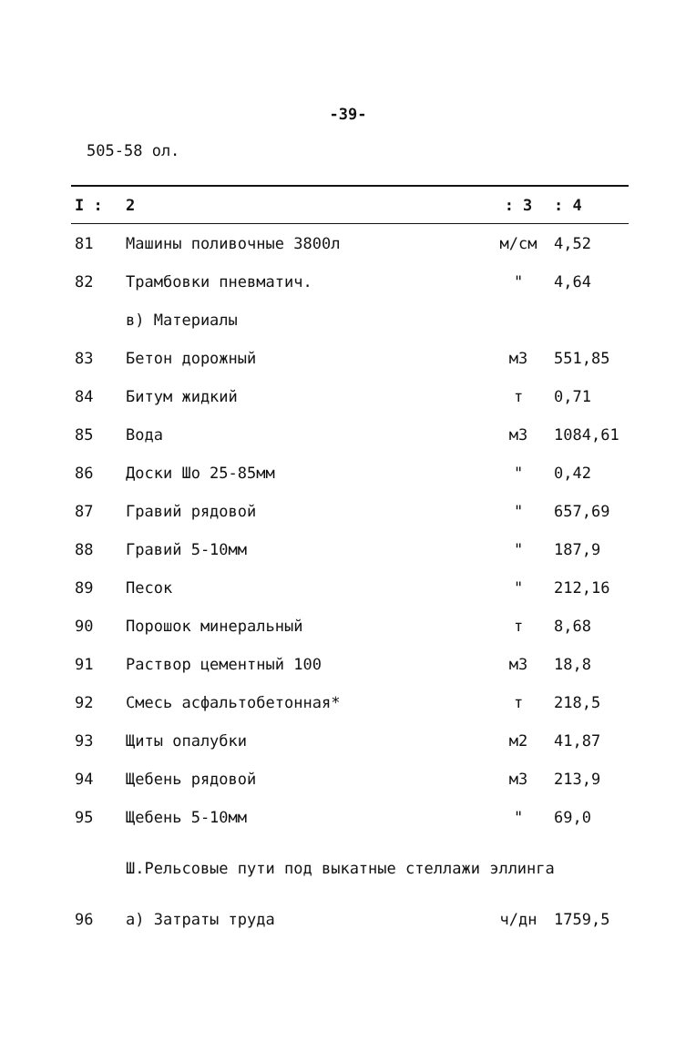-39-
505-58 ол.
| I : | 2 | : 3 | : 4 |
| --- | --- | --- | --- |
| 81 | Машины поливочные 3800л | м/см | 4,52 |
| 82 | Трамбовки пневматич. | " | 4,64 |
| | в) Материалы | | |
| 83 | Бетон дорожный | м3 | 551,85 |
| 84 | Битум жидкий | т | 0,71 |
| 85 | Вода | м3 | 1084,61 |
| 86 | Доски Шо 25-85мм | " | 0,42 |
| 87 | Гравий рядовой | " | 657,69 |
| 88 | Гравий 5-10мм | " | 187,9 |
| 89 | Песок | " | 212,16 |
| 90 | Порошок минеральный | т | 8,68 |
| 91 | Раствор цементный 100 | м3 | 18,8 |
| 92 | Смесь асфальтобетонная* | т | 218,5 |
| 93 | Щиты опалубки | м2 | 41,87 |
| 94 | Щебень рядовой | м3 | 213,9 |
| 95 | Щебень 5-10мм | " | 69,0 |
| | Ш.Рельсовые пути под выкатные стеллажи эллинга | | |
| 96 | а) Затраты труда | ч/дн | 1759,5 |